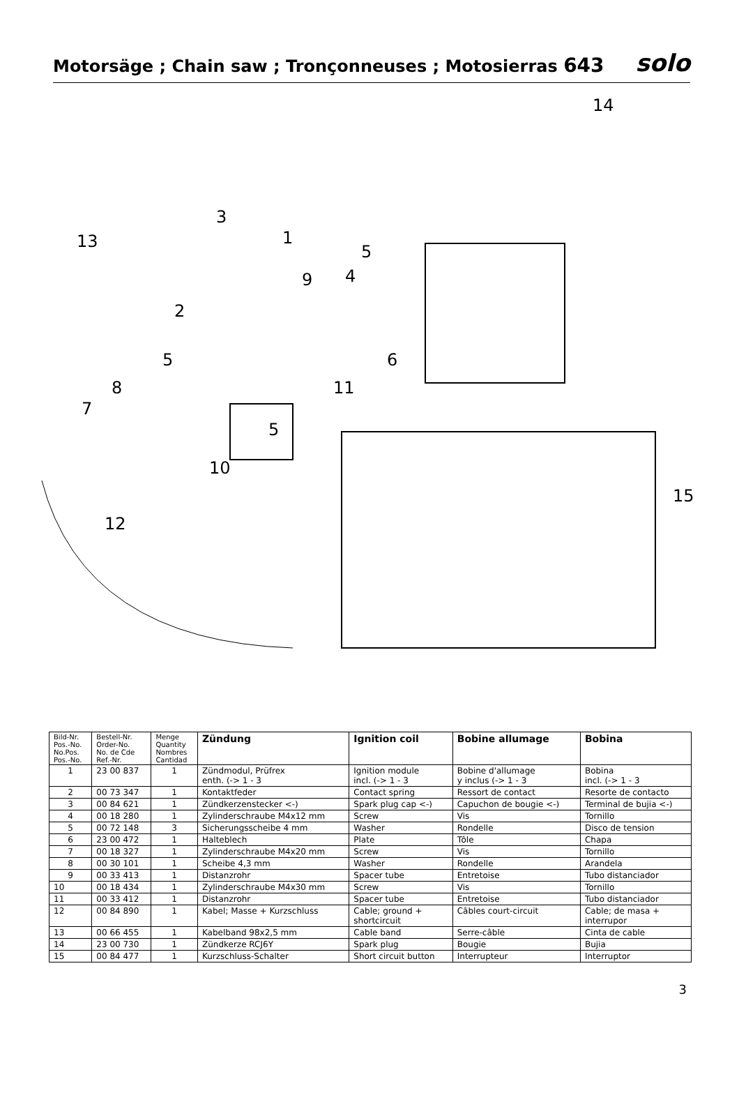Motorsäge ; Chain saw ; Tronçonneuses ; Motosierras 643
solo
14
3
1
13
5
9
4
2
5
6
8
11
7
5
10
15
12
| Bild-Nr. Pos.-No. No.Pos. Pos.-No. | Bestell-Nr. Order-No. No. de Cde Ref.-Nr. | Menge Quantity Nombres Cantidad | Zündung | Ignition coil | Bobine allumage | Bobina |
| --- | --- | --- | --- | --- | --- | --- |
| 1 | 23 00 837 | 1 | Zündmodul, Prüfrex enth. (-> 1 - 3 | Ignition module incl. (-> 1 - 3 | Bobine d'allumage y inclus (-> 1 - 3 | Bobina incl. (-> 1 - 3 |
| 2 | 00 73 347 | 1 | Kontaktfeder | Contact spring | Ressort de contact | Resorte de contacto |
| 3 | 00 84 621 | 1 | Zündkerzenstecker <-) | Spark plug cap <-) | Capuchon de bougie <-) | Terminal de bujia <-) |
| 4 | 00 18 280 | 1 | Zylinderschraube M4x12 mm | Screw | Vis | Tornillo |
| 5 | 00 72 148 | 3 | Sicherungsscheibe 4 mm | Washer | Rondelle | Disco de tension |
| 6 | 23 00 472 | 1 | Halteblech | Plate | Tôle | Chapa |
| 7 | 00 18 327 | 1 | Zylinderschraube M4x20 mm | Screw | Vis | Tornillo |
| 8 | 00 30 101 | 1 | Scheibe 4,3 mm | Washer | Rondelle | Arandela |
| 9 | 00 33 413 | 1 | Distanzrohr | Spacer tube | Entretoise | Tubo distanciador |
| 10 | 00 18 434 | 1 | Zylinderschraube M4x30 mm | Screw | Vis | Tornillo |
| 11 | 00 33 412 | 1 | Distanzrohr | Spacer tube | Entretoise | Tubo distanciador |
| 12 | 00 84 890 | 1 | Kabel; Masse + Kurzschluss | Cable; ground + shortcircuit | Câbles court-circuit | Cable; de masa + interrupor |
| 13 | 00 66 455 | 1 | Kabelband 98x2,5 mm | Cable band | Serre-câble | Cinta de cable |
| 14 | 23 00 730 | 1 | Zündkerze RCJ6Y | Spark plug | Bougie | Bujia |
| 15 | 00 84 477 | 1 | Kurzschluss-Schalter | Short circuit button | Interrupteur | Interruptor |
3